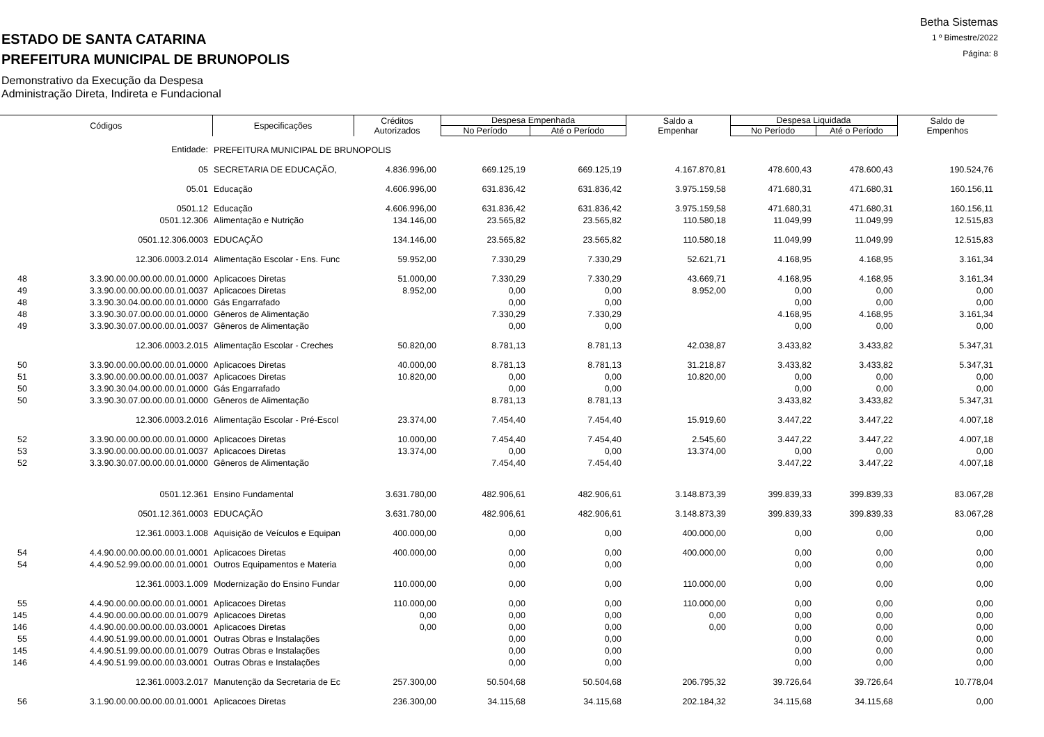ESTADO DE SANTA CATARINA
PREFEITURA MUNICIPAL DE BRUNOPOLIS
Demonstrativo da Execução da Despesa
Administração Direta, Indireta e Fundacional
Betha Sistemas
1 º Bimestre/2022
Página: 8
| Códigos | | Especificações | Créditos Autorizados | Despesa Empenhada | | Saldo a Empenhar | Despesa Liquidada | | Saldo de Empenhos |
| --- | --- | --- | --- | --- | --- | --- | --- | --- | --- |
| | | | | No Período | Até o Período | | No Período | Até o Período | |
| | Entidade: | PREFEITURA MUNICIPAL DE BRUNOPOLIS | | | | | | | |
| | 05 | SECRETARIA DE EDUCAÇÃO, | 4.836.996,00 | 669.125,19 | 669.125,19 | 4.167.870,81 | 478.600,43 | 478.600,43 | 190.524,76 |
| | 05.01 | Educação | 4.606.996,00 | 631.836,42 | 631.836,42 | 3.975.159,58 | 471.680,31 | 471.680,31 | 160.156,11 |
| | 0501.12 | Educação | 4.606.996,00 | 631.836,42 | 631.836,42 | 3.975.159,58 | 471.680,31 | 471.680,31 | 160.156,11 |
| | 0501.12.306 | Alimentação e Nutrição | 134.146,00 | 23.565,82 | 23.565,82 | 110.580,18 | 11.049,99 | 11.049,99 | 12.515,83 |
| | 0501.12.306.0003 | EDUCAÇÃO | 134.146,00 | 23.565,82 | 23.565,82 | 110.580,18 | 11.049,99 | 11.049,99 | 12.515,83 |
| | 12.306.0003.2.014 | Alimentação Escolar - Ens. Func | 59.952,00 | 7.330,29 | 7.330,29 | 52.621,71 | 4.168,95 | 4.168,95 | 3.161,34 |
| 48 | 3.3.90.00.00.00.00.00.01.0000 | Aplicacoes Diretas | 51.000,00 | 7.330,29 | 7.330,29 | 43.669,71 | 4.168,95 | 4.168,95 | 3.161,34 |
| 49 | 3.3.90.00.00.00.00.00.01.0037 | Aplicacoes Diretas | 8.952,00 | 0,00 | 0,00 | 8.952,00 | 0,00 | 0,00 | 0,00 |
| 48 | 3.3.90.30.04.00.00.00.01.0000 | Gás Engarrafado | | 0,00 | 0,00 | | 0,00 | 0,00 | 0,00 |
| 48 | 3.3.90.30.07.00.00.00.01.0000 | Gêneros de Alimentação | | 7.330,29 | 7.330,29 | | 4.168,95 | 4.168,95 | 3.161,34 |
| 49 | 3.3.90.30.07.00.00.00.01.0037 | Gêneros de Alimentação | | 0,00 | 0,00 | | 0,00 | 0,00 | 0,00 |
| | 12.306.0003.2.015 | Alimentação Escolar - Creches | 50.820,00 | 8.781,13 | 8.781,13 | 42.038,87 | 3.433,82 | 3.433,82 | 5.347,31 |
| 50 | 3.3.90.00.00.00.00.00.01.0000 | Aplicacoes Diretas | 40.000,00 | 8.781,13 | 8.781,13 | 31.218,87 | 3.433,82 | 3.433,82 | 5.347,31 |
| 51 | 3.3.90.00.00.00.00.00.01.0037 | Aplicacoes Diretas | 10.820,00 | 0,00 | 0,00 | 10.820,00 | 0,00 | 0,00 | 0,00 |
| 50 | 3.3.90.30.04.00.00.00.01.0000 | Gás Engarrafado | | 0,00 | 0,00 | | 0,00 | 0,00 | 0,00 |
| 50 | 3.3.90.30.07.00.00.00.01.0000 | Gêneros de Alimentação | | 8.781,13 | 8.781,13 | | 3.433,82 | 3.433,82 | 5.347,31 |
| | 12.306.0003.2.016 | Alimentação Escolar - Pré-Escol | 23.374,00 | 7.454,40 | 7.454,40 | 15.919,60 | 3.447,22 | 3.447,22 | 4.007,18 |
| 52 | 3.3.90.00.00.00.00.00.01.0000 | Aplicacoes Diretas | 10.000,00 | 7.454,40 | 7.454,40 | 2.545,60 | 3.447,22 | 3.447,22 | 4.007,18 |
| 53 | 3.3.90.00.00.00.00.00.01.0037 | Aplicacoes Diretas | 13.374,00 | 0,00 | 0,00 | 13.374,00 | 0,00 | 0,00 | 0,00 |
| 52 | 3.3.90.30.07.00.00.00.01.0000 | Gêneros de Alimentação | | 7.454,40 | 7.454,40 | | 3.447,22 | 3.447,22 | 4.007,18 |
| | 0501.12.361 | Ensino Fundamental | 3.631.780,00 | 482.906,61 | 482.906,61 | 3.148.873,39 | 399.839,33 | 399.839,33 | 83.067,28 |
| | 0501.12.361.0003 | EDUCAÇÃO | 3.631.780,00 | 482.906,61 | 482.906,61 | 3.148.873,39 | 399.839,33 | 399.839,33 | 83.067,28 |
| | 12.361.0003.1.008 | Aquisição de Veículos e Equipan | 400.000,00 | 0,00 | 0,00 | 400.000,00 | 0,00 | 0,00 | 0,00 |
| 54 | 4.4.90.00.00.00.00.00.01.0001 | Aplicacoes Diretas | 400.000,00 | 0,00 | 0,00 | 400.000,00 | 0,00 | 0,00 | 0,00 |
| 54 | 4.4.90.52.99.00.00.00.01.0001 | Outros Equipamentos e Materia | | 0,00 | 0,00 | | 0,00 | 0,00 | 0,00 |
| | 12.361.0003.1.009 | Modernização do Ensino Fundar | 110.000,00 | 0,00 | 0,00 | 110.000,00 | 0,00 | 0,00 | 0,00 |
| 55 | 4.4.90.00.00.00.00.00.01.0001 | Aplicacoes Diretas | 110.000,00 | 0,00 | 0,00 | 110.000,00 | 0,00 | 0,00 | 0,00 |
| 145 | 4.4.90.00.00.00.00.00.01.0079 | Aplicacoes Diretas | 0,00 | 0,00 | 0,00 | 0,00 | 0,00 | 0,00 | 0,00 |
| 146 | 4.4.90.00.00.00.00.00.03.0001 | Aplicacoes Diretas | 0,00 | 0,00 | 0,00 | 0,00 | 0,00 | 0,00 | 0,00 |
| 55 | 4.4.90.51.99.00.00.00.01.0001 | Outras Obras e Instalações | | 0,00 | 0,00 | | 0,00 | 0,00 | 0,00 |
| 145 | 4.4.90.51.99.00.00.00.01.0079 | Outras Obras e Instalações | | 0,00 | 0,00 | | 0,00 | 0,00 | 0,00 |
| 146 | 4.4.90.51.99.00.00.00.03.0001 | Outras Obras e Instalações | | 0,00 | 0,00 | | 0,00 | 0,00 | 0,00 |
| | 12.361.0003.2.017 | Manutenção da Secretaria de Ec | 257.300,00 | 50.504,68 | 50.504,68 | 206.795,32 | 39.726,64 | 39.726,64 | 10.778,04 |
| 56 | 3.1.90.00.00.00.00.00.01.0001 | Aplicacoes Diretas | 236.300,00 | 34.115,68 | 34.115,68 | 202.184,32 | 34.115,68 | 34.115,68 | 0,00 |